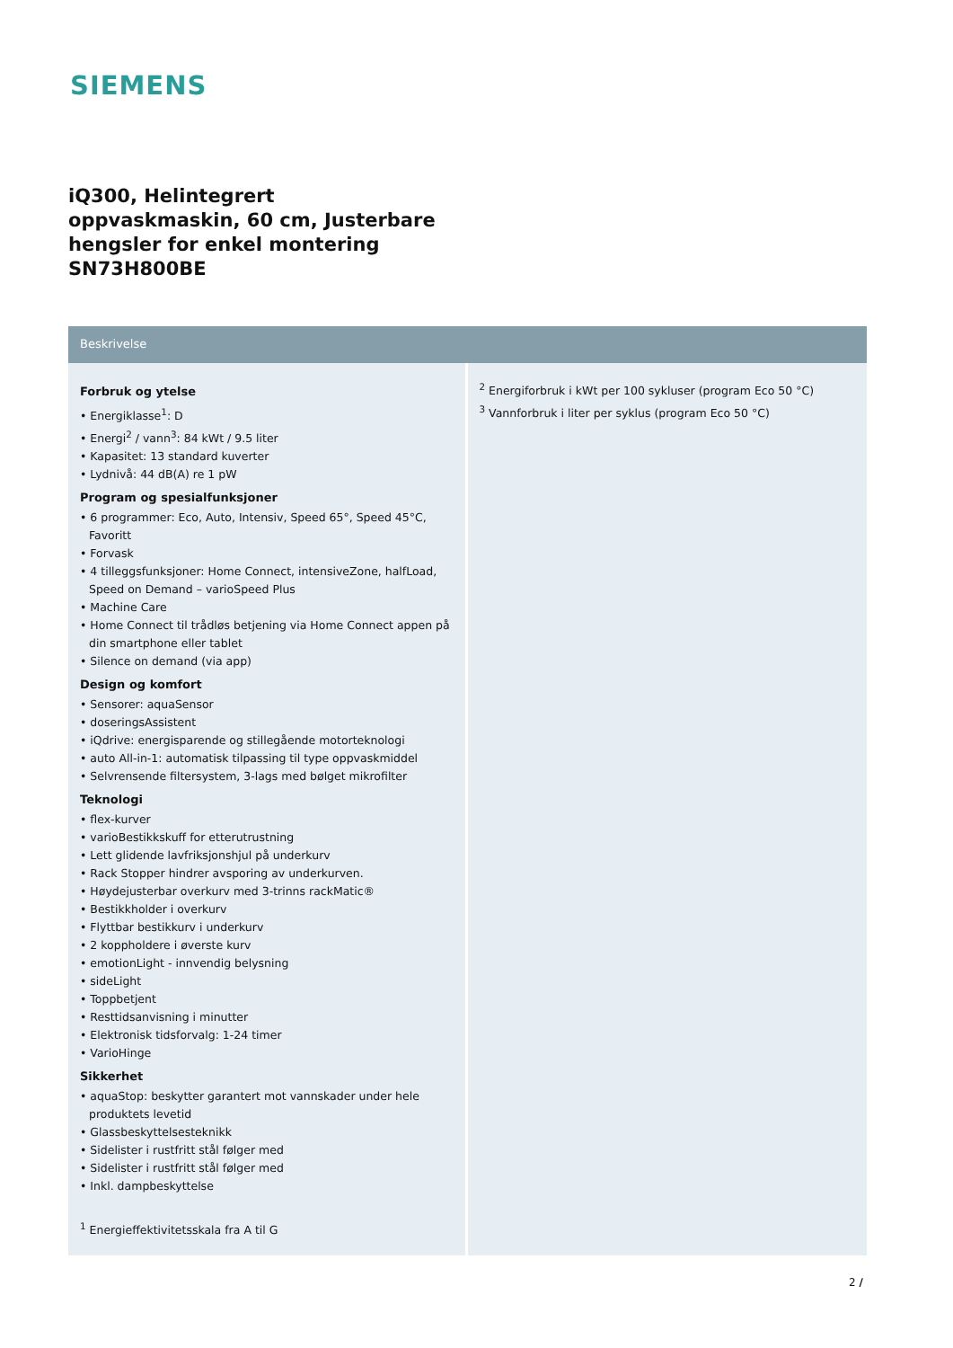SIEMENS
iQ300, Helintegrert oppvaskmaskin, 60 cm, Justerbare hengsler for enkel montering
SN73H800BE
Beskrivelse
Forbruk og ytelse
• Energiklasse<sup>1</sup>: D
• Energi<sup>2</sup> / vann<sup>3</sup>: 84 kWt / 9.5 liter
• Kapasitet: 13 standard kuverter
• Lydnivå: 44 dB(A) re 1 pW
Program og spesialfunksjoner
• 6 programmer: Eco, Auto, Intensiv, Speed 65°, Speed 45°C, Favoritt
• Forvask
• 4 tilleggsfunksjoner: Home Connect, intensiveZone, halfLoad, Speed on Demand – varioSpeed Plus
• Machine Care
• Home Connect til trådløs betjening via Home Connect appen på din smartphone eller tablet
• Silence on demand (via app)
Design og komfort
• Sensorer: aquaSensor
• doseringsAssistent
• iQdrive: energisparende og stillegående motorteknologi
• auto All-in-1: automatisk tilpassing til type oppvaskmiddel
• Selvrensende filtersystem, 3-lags med bølget mikrofilter
Teknologi
• flex-kurver
• varioBestikkskuff for etterutrustning
• Lett glidende lavfriksjonshjul på underkurv
• Rack Stopper hindrer avsporing av underkurven.
• Høydejusterbar overkurv med 3-trinns rackMatic®
• Bestikkholder i overkurv
• Flyttbar bestikkurv i underkurv
• 2 koppholdere i øverste kurv
• emotionLight - innvendig belysning
• sideLight
• Toppbetjent
• Resttidsanvisning i minutter
• Elektronisk tidsforvalg: 1-24 timer
• VarioHinge
Sikkerhet
• aquaStop: beskytter garantert mot vannskader under hele produktets levetid
• Glassbeskyttelsesteknikk
• Sidelister i rustfritt stål følger med
• Sidelister i rustfritt stål følger med
• Inkl. dampbeskyttelse
<sup>1</sup> Energieffektivitetsskala fra A til G
<sup>2</sup> Energiforbruk i kWt per 100 sykluser (program Eco 50 °C)
<sup>3</sup> Vannforbruk i liter per syklus (program Eco 50 °C)
2 /